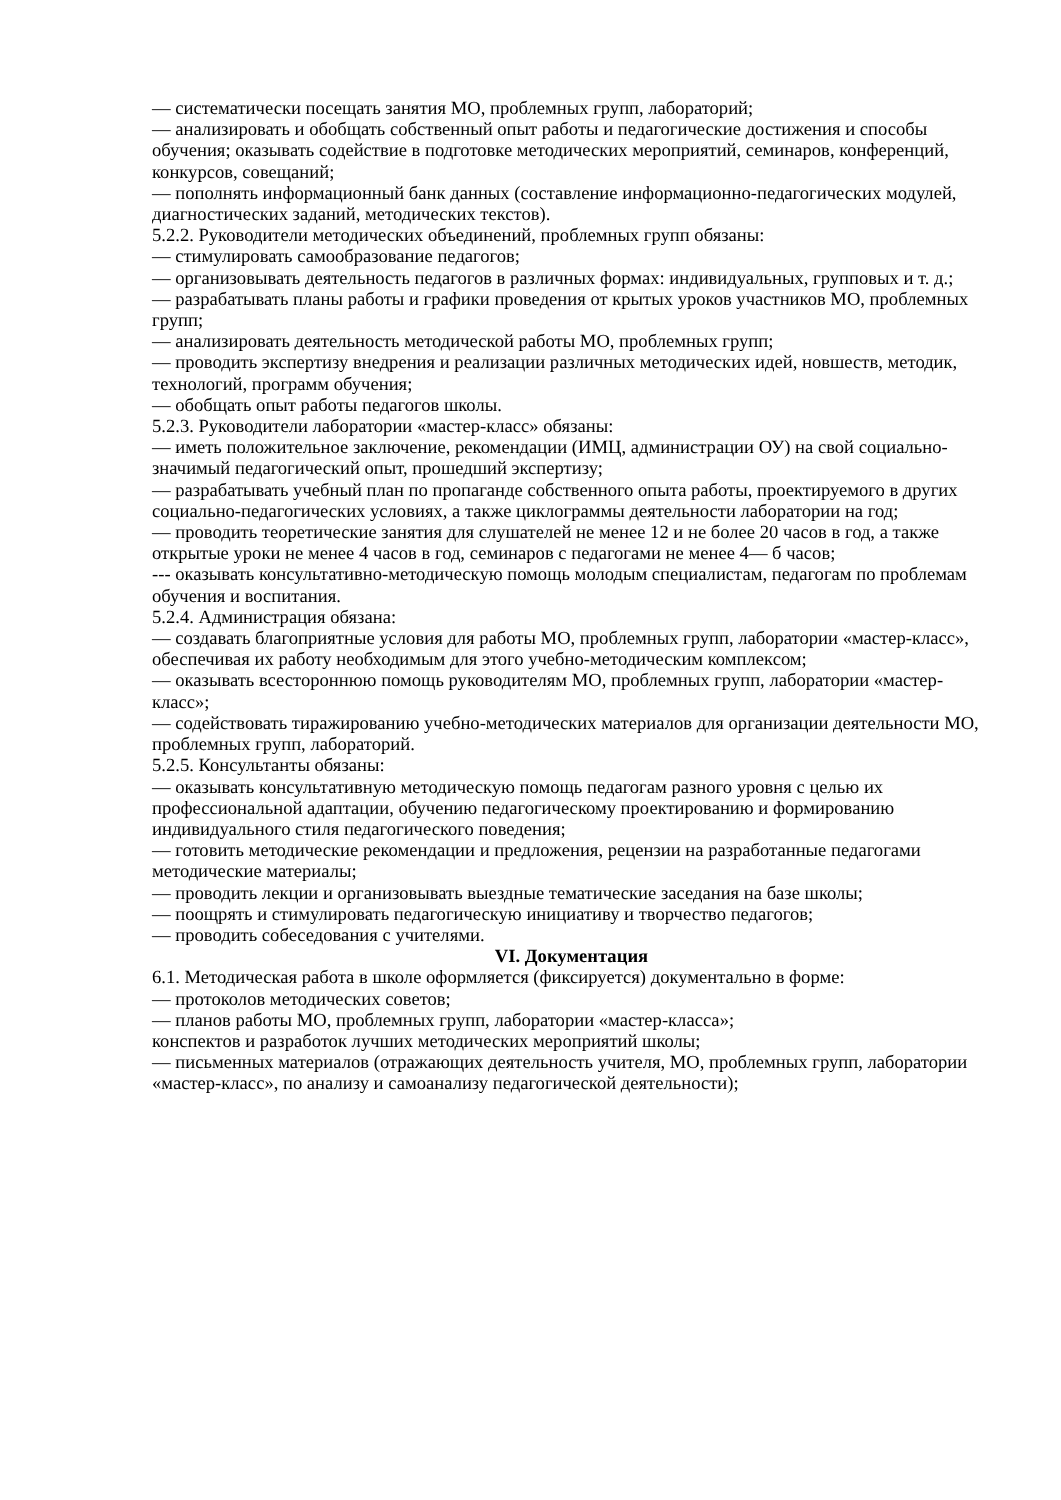— систематически посещать занятия МО, проблемных групп, лабораторий;
— анализировать и обобщать собственный опыт работы и педагогические достижения и способы обучения; оказывать содействие в подготовке методических мероприятий, семинаров, конференций, конкурсов, совещаний;
— пополнять информационный банк данных (составление информационно-педагогических модулей, диагностических заданий, методических текстов).
5.2.2. Руководители методических объединений, проблемных групп обязаны:
— стимулировать самообразование педагогов;
— организовывать деятельность педагогов в различных формах: индивидуальных, групповых и т. д.;
— разрабатывать планы работы и графики проведения от крытых уроков участников МО, проблемных групп;
— анализировать деятельность методической работы МО, проблемных групп;
— проводить экспертизу внедрения и реализации различных методических идей, новшеств, методик, технологий, программ обучения;
— обобщать опыт работы педагогов школы.
5.2.3. Руководители лаборатории «мастер-класс» обязаны:
— иметь положительное заключение, рекомендации (ИМЦ, администрации ОУ) на свой социально-значимый педагогический опыт, прошедший экспертизу;
— разрабатывать учебный план по пропаганде собственного опыта работы, проектируемого в других социально-педагогических условиях, а также циклограммы деятельности лаборатории на год;
— проводить теоретические занятия для слушателей не менее 12 и не более 20 часов в год, а также открытые уроки не менее 4 часов в год, семинаров с педагогами не менее 4— б часов;
--- оказывать консультативно-методическую помощь молодым специалистам, педагогам по проблемам обучения и воспитания.
5.2.4. Администрация обязана:
— создавать благоприятные условия для работы МО, проблемных групп, лаборатории «мастер-класс», обеспечивая их работу необходимым для этого учебно-методическим комплексом;
— оказывать всестороннюю помощь руководителям МО, проблемных групп, лаборатории «мастер-класс»;
— содействовать тиражированию учебно-методических материалов для организации деятельности МО, проблемных групп, лабораторий.
5.2.5. Консультанты обязаны:
— оказывать консультативную методическую помощь педагогам разного уровня с целью их профессиональной адаптации, обучению педагогическому проектированию и формированию индивидуального стиля педагогического поведения;
— готовить методические рекомендации и предложения, рецензии на разработанные педагогами методические материалы;
— проводить лекции и организовывать выездные тематические заседания на базе школы;
— поощрять и стимулировать педагогическую инициативу и творчество педагогов;
— проводить собеседования с учителями.
VI. Документация
6.1. Методическая работа в школе оформляется (фиксируется) документально в форме:
— протоколов методических советов;
— планов работы МО, проблемных групп, лаборатории «мастер-класса»;
конспектов и разработок лучших методических мероприятий школы;
— письменных материалов (отражающих деятельность учителя, МО, проблемных групп, лаборатории «мастер-класс», по анализу и самоанализу педагогической деятельности);